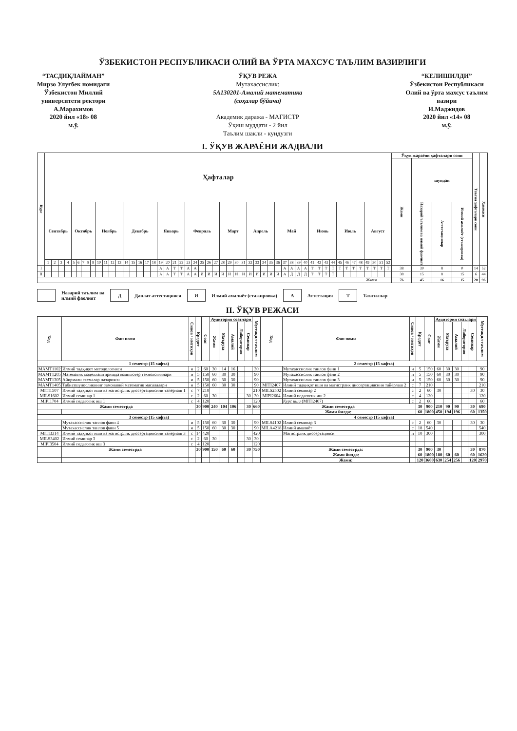ЎЗБЕКИСТОН РЕСПУБЛИКАСИ ОЛИЙ ВА ЎРТА МАХСУС ТАЪЛИМ ВАЗИРЛИГИ
“ТАСДИҚЛАЙМАН”
Мирзо Улуғбек номидаги
Ўзбекистон Миллий
университети ректори
А.Марахимов
2020 йил «18» 08
м.ў.
ЎҚУВ РЕЖА
Мутахассислик:
5А130201-Амалий математика
(соҳалар бўйича)
Академик даража - МАГИСТР
Ўқиш муддати - 2 йил
Таълим шакли - кундузги
“КЕЛИШИЛДИ”
Ўзбекистон Республикаси
Олий ва ўрта махсус таълим
вазири
И.Маджидов
2020 йил «14» 08
м.ў.
I. ЎҚУВ ЖАРАЁНИ ЖАДВАЛИ
| Курс | Ҳафталар | | | | | | | | | | | | | | | | | | | | | | | | | | | | | | | | | | | | | | | | | | | | | | | | | | | | Ўқув жараёни ҳафталари сони | | | | Таътил ҳафталари сони | Хаммаси |
| --- | --- | --- | --- | --- | --- | --- | --- | --- | --- | --- | --- | --- | --- | --- | --- | --- | --- | --- | --- | --- | --- | --- | --- | --- | --- | --- | --- | --- | --- | --- | --- | --- | --- | --- | --- | --- | --- | --- | --- | --- | --- | --- | --- | --- | --- | --- | --- | --- | --- | --- | --- | --- | --- | --- | --- | --- | --- | --- |
| | | | | | | | | | | | | | | | | | | | | | | | | | | | | | | | | | | | | | | | | | | | | | | | | | | | | | Жами | шундан | | | | |
| | Сентябрь | | | | Октябрь | | | | | Ноябрь | | | | Декабрь | | | | | Январь | | | | Февраль | | | | | Март | | | | Апрель | | | | Май | | | | | Июнь | | | | Июль | | | | Август | | | | | Назарий таълим ва илмий фаолият | Аттестациялар | Илмий амалиёт (стажировка) | | |
| | 1 | 2 | 3 | 4 | 5 | 6 | 7 | 8 | 9 | 10 | 11 | 12 | 13 | 14 | 15 | 16 | 17 | 18 | 19 | 20 | 21 | 22 | 23 | 24 | 25 | 26 | 27 | 28 | 29 | 30 | 31 | 32 | 33 | 34 | 35 | 36 | 37 | 38 | 39 | 40 | 41 | 42 | 43 | 44 | 45 | 46 | 47 | 48 | 49 | 50 | 51 | 52 | | | | | | |
| I | | | | | | | | | | | | | | | | | | | А | А | Т | Т | А | А | | | | | | | | | | | | | А | А | А | А | Т | Т | Т | Т | Т | Т | Т | Т | Т | Т | Т | Т | 38 | 30 | 8 | 0 | 14 | 52 |
| II | | | | | | | | | | | | | | | | | | | А | А | Т | Т | А | А | И | И | И | И | И | И | И | И | И | И | И | И | А | Д | Д | Д | Т | Т | Т | Т | | | | | | | | | 38 | 15 | 8 | 15 | 6 | 44 |
| Жами | | | | | | | | | | | | | | | | | | | | | | | | | | | | | | | | | | | | | | | | | | | | | | | | | | | | | 76 | 45 | 16 | 15 | 20 | 96 |
Назарий таълим ва
илмий фаолият Д Давлат аттестацияси И Илмий амалиёт (стажировка) А Аттестация Т Таътиллар
II. ЎҚУВ РЕЖАСИ
| Код | Фан номи | Синов / имтиҳон | Кредит | Соат | Аудитория соатлари | | | | | Мустақил таълим | Код | Фан номи | Синов / имтиҳон | Кредит | Соат | Аудитория соатлари | | | | | Мустақил таълим |
| --- | --- | --- | --- | --- | --- | --- | --- | --- | --- | --- | --- | --- | --- | --- | --- | --- | --- | --- | --- | --- | --- |
| | | | | | Жами | Маъруза | Амалий | Лаборатория | Семинар | | | | | | | Жами | Маъруза | Амалий | Лаборатория | Семинар | |
| 1 семестр (15 хафта) | | | | | | | | | | | 2 семестр (15 хафта) | | | | | | | | | | |
| МАМТ1102 | Илмий тадқиқот методологияси | и | 2 | 60 | 30 | 14 | 16 | | | 30 | | Мутахассислик танлов фани 1 | и | 5 | 150 | 60 | 30 | 30 | | | 90 |
| МАМТ1205 | Математик моделлаштиришда компьютер технологиялари | и | 5 | 150 | 60 | 30 | 30 | | | 90 | | Мутахассислик танлов фани 2 | и | 5 | 150 | 60 | 30 | 30 | | | 90 |
| МАМТ1305 | Айирмали схемалар назарияси | и | 5 | 150 | 60 | 30 | 30 | | | 90 | | Мутахассислик танлов фани 3 | и | 5 | 150 | 60 | 30 | 30 | | | 90 |
| МАМТ1405 | Табиатшуносликнинг замонавий математик масалалари | и | 5 | 150 | 60 | 30 | 30 | | | 90 | MITI2407 | Илмий тадқиқот иши ва магистрлик диссертациясини тайёрлаш 2 | с | 7 | 210 | | | | | | 210 |
| MITI1507 | Илмий тадқиқот иши ва магистрлик диссертациясини тайёрлаш 1 | с | 7 | 210 | | | | | | 210 | MILS2502 | Илмий семинар 2 | с | 2 | 60 | 30 | | | | 30 | 30 |
| MILS1602 | Илмий семинар 1 | с | 2 | 60 | 30 | | | | 30 | 30 | MIPI2604 | Илмий педагогик иш 2 | с | 4 | 120 | | | | | | 120 |
| MIPI1704 | Илмий педагогик иш 1 | с | 4 | 120 | | | | | | 120 | | Курс иши (MITI2407) | с | 2 | 60 | | | | | | 60 |
| Жами семестрда | | | 30 | 900 | 240 | 104 | 106 | | 30 | 660 | Жами семестрда | | | 30 | 900 | 210 | 90 | 90 | | 30 | 690 |
| | | | | | | | | | | | Жами йилда: | | | 60 | 1800 | 450 | 194 | 196 | | 60 | 1350 |
| 3 семестр (15 хафта) | | | | | | | | | | | 4 семестр (15 хафта) | | | | | | | | | | |
| | Мутахассислик танлов фани 4 | и | 5 | 150 | 60 | 30 | 30 | | | 90 | MILS4102 | Илмий семинар 3 | с | 2 | 60 | 30 | | | | 30 | 30 |
| | Мутахассислик танлов фани 5 | и | 5 | 150 | 60 | 30 | 30 | | | 90 | MILA4218 | Илмий амалиёт | с | 18 | 540 | | | | | | 540 |
| MITI3314 | Илмий тадқиқот иши ва магистрлик диссертациясини тайёрлаш 3 | с | 14 | 420 | | | | | | 420 | | Магистрлик диссертацияси | и | 10 | 300 | | | | | | 300 |
| MILS3402 | Илмий семинар 3 | с | 2 | 60 | 30 | | | | 30 | 30 | | | | | | | | | | | |
| MIPI3504 | Илмий педагогик иш 3 | с | 4 | 120 | | | | | | 120 | | | | | | | | | | | |
| | Жами семестрда | | 30 | 900 | 150 | 60 | 60 | | 30 | 750 | | Жами семестрда: | | 30 | 900 | 30 | | | | 30 | 870 |
| | | | | | | | | | | | | Жами йилда: | | 60 | 1800 | 180 | 60 | 60 | | 60 | 1620 |
| | | | | | | | | | | | | Жами: | | 120 | 3600 | 630 | 254 | 256 | | 120 | 2970 |